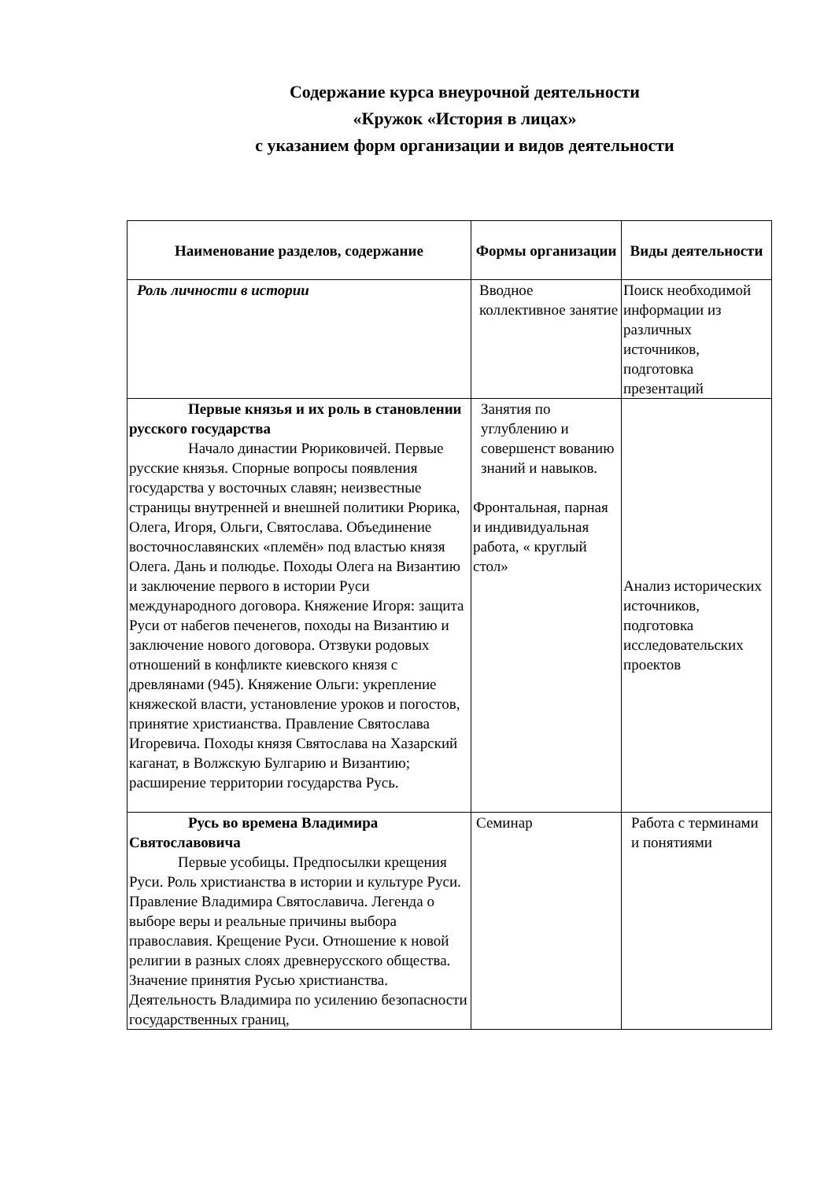Содержание курса внеурочной деятельности
«Кружок «История в лицах»
с указанием форм организации и видов деятельности
| Наименование разделов, содержание | Формы организации | Виды деятельности |
| --- | --- | --- |
| Роль личности в истории | Вводное коллективное занятие | Поиск необходимой информации из различных источников, подготовка презентаций |
| Первые князья и их роль в становлении русского государства Начало династии Рюриковичей. Первые русские князья. Спорные вопросы появления государства у восточных славян; неизвестные страницы внутренней и внешней политики Рюрика, Олега, Игоря, Ольги, Святослава. Объединение восточнославянских «племён» под властью князя Олега. Дань и полюдье. Походы Олега на Византию и заключение первого в истории Руси международного договора. Княжение Игоря: защита Руси от набегов печенегов, походы на Византию и заключение нового договора. Отзвуки родовых отношений в конфликте киевского князя с древлянами (945). Княжение Ольги: укрепление княжеской власти, установление уроков и погостов, принятие христианства. Правление Святослава Игоревича. Походы князя Святослава на Хазарский каганат, в Волжскую Булгарию и Византию; расширение территории государства Русь. | Занятия по углублению и совершенст вованию знаний и навыков. Фронтальная, парная и индивидуальная работа, « круглый стол» | Анализ исторических источников, подготовка исследовательских проектов |
| Русь во времена Владимира Святославовича Первые усобицы. Предпосылки крещения Руси. Роль христианства в истории и культуре Руси. Правление Владимира Святославича. Легенда о выборе веры и реальные причины выбора православия. Крещение Руси. Отношение к новой религии в разных слоях древнерусского общества. Значение принятия Русью христианства. Деятельность Владимира по усилению безопасности государственных границ, | Семинар | Работа с терминами и понятиями |